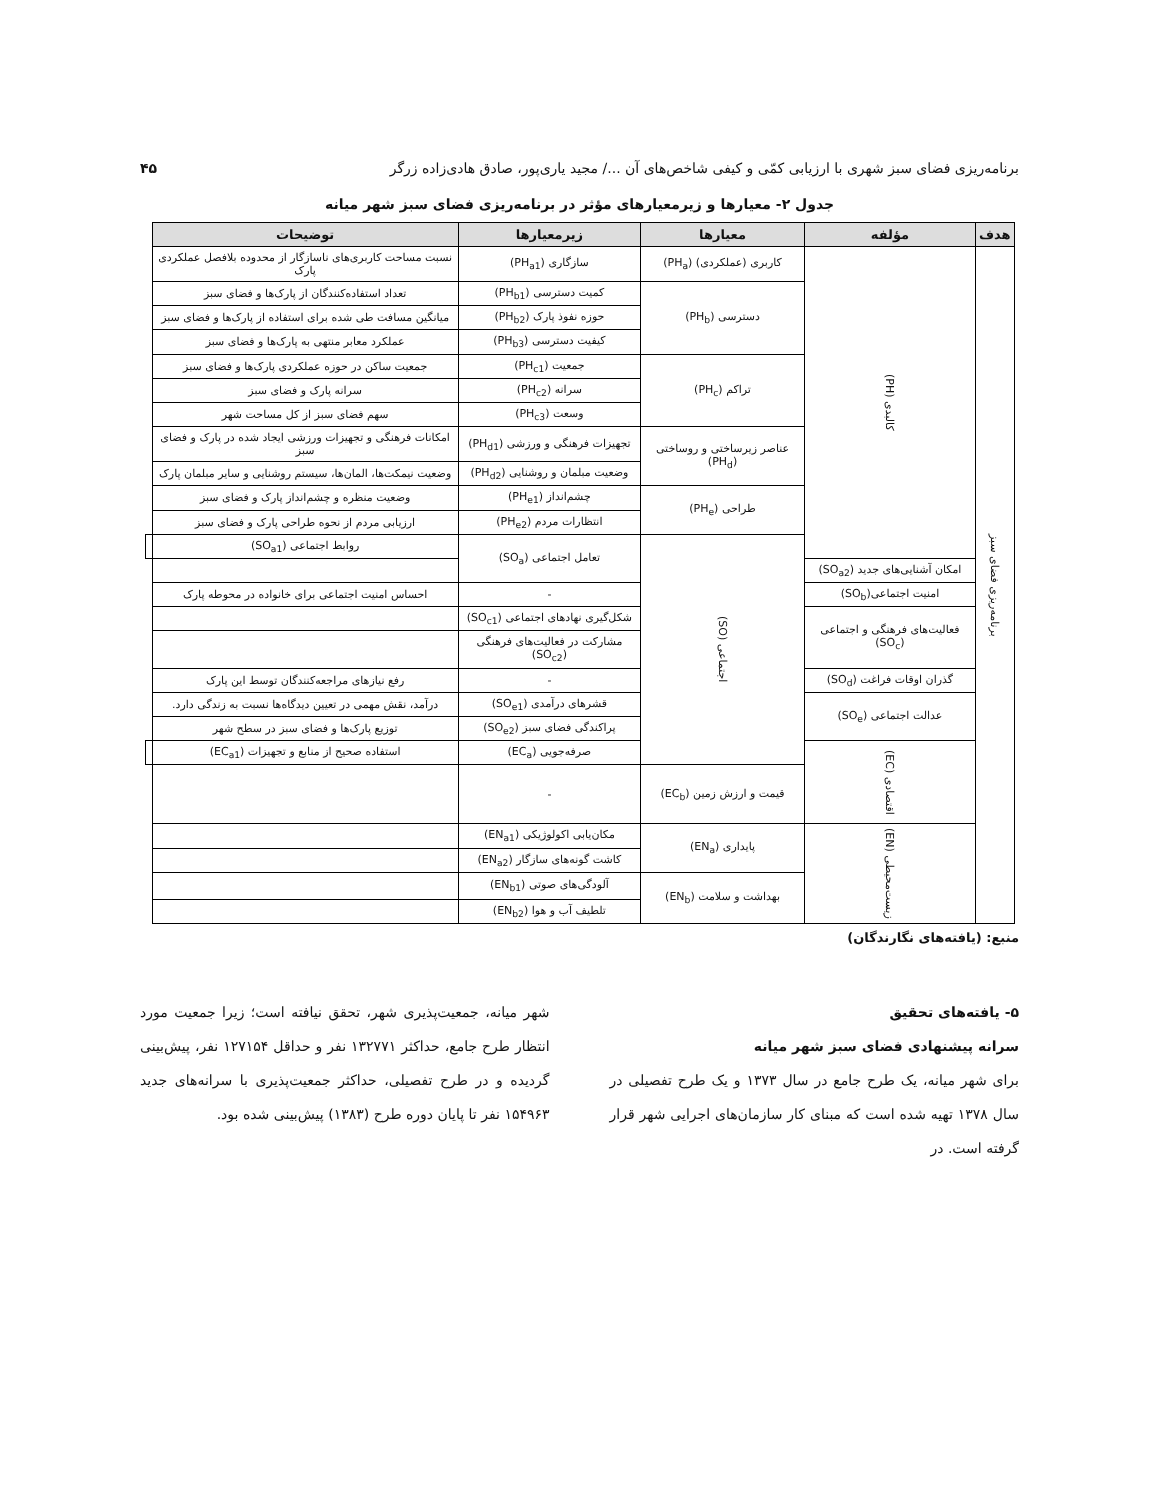برنامه‌ریزی فضای سبز شهری با ارزیابی کمّی و کیفی شاخص‌های آن .../ مجید یاری‌پور، صادق هادی‌زاده زرگر ۴۵
جدول ۲- معیارها و زیرمعیارهای مؤثر در برنامه‌ریزی فضای سبز شهر میانه
| هدف | مؤلفه | معیارها | زیرمعیارها | توضیحات | |
| --- | --- | --- | --- | --- | --- |
| برنامه‌ریزی فضای سبز | کالبدی (PH) | کاربری (عملکردی) (PH<sub>a</sub>) | سازگاری (PH<sub>a1</sub>) | نسبت مساحت کاربری‌های ناسازگار از محدوده بلافصل عملکردی پارک | |
| | | دسترسی (PH<sub>b</sub>) | کمیت دسترسی (PH<sub>b1</sub>) | تعداد استفاده‌کنندگان از پارک‌ها و فضای سبز | |
| | | | حوزه نفوذ پارک (PH<sub>b2</sub>) | میانگین مسافت طی شده برای استفاده از پارک‌ها و فضای سبز | |
| | | | کیفیت دسترسی (PH<sub>b3</sub>) | عملکرد معابر منتهی به پارک‌ها و فضای سبز | |
| | | تراکم (PH<sub>c</sub>) | جمعیت (PH<sub>c1</sub>) | جمعیت ساکن در حوزه عملکردی پارک‌ها و فضای سبز | |
| | | | سرانه (PH<sub>c2</sub>) | سرانه پارک و فضای سبز | |
| | | | وسعت (PH<sub>c3</sub>) | سهم فضای سبز از کل مساحت شهر | |
| | | عناصر زیرساختی و روساختی (PH<sub>d</sub>) | تجهیزات فرهنگی و ورزشی (PH<sub>d1</sub>) | امکانات فرهنگی و تجهیزات ورزشی ایجاد شده در پارک و فضای سبز | |
| | | | وضعیت مبلمان و روشنایی (PH<sub>d2</sub>) | وضعیت نیمکت‌ها، المان‌ها، سیستم روشنایی و سایر مبلمان پارک | |
| | | طراحی (PH<sub>e</sub>) | چشم‌انداز (PH<sub>e1</sub>) | وضعیت منظره و چشم‌انداز پارک و فضای سبز | |
| | | | انتظارات مردم (PH<sub>e2</sub>) | ارزیابی مردم از نحوه طراحی پارک و فضای سبز | |
| | | اجتماعی (SO) | تعامل اجتماعی (SO<sub>a</sub>) | روابط اجتماعی (SO<sub>a1</sub>) | |
| | امکان آشنایی‌های جدید (SO<sub>a2</sub>) | | | | |
| | امنیت اجتماعی(SO<sub>b</sub>) | | - | احساس امنیت اجتماعی برای خانواده در محوطه پارک | |
| | فعالیت‌های فرهنگی و اجتماعی (SO<sub>c</sub>) | | شکل‌گیری نهادهای اجتماعی (SO<sub>c1</sub>) | | |
| | | | مشارکت در فعالیت‌های فرهنگی (SO<sub>c2</sub>) | | |
| | گذران اوقات فراغت (SO<sub>d</sub>) | | - | رفع نیازهای مراجعه‌کنندگان توسط این پارک | |
| | عدالت اجتماعی (SO<sub>e</sub>) | | قشرهای درآمدی (SO<sub>e1</sub>) | درآمد، نقش مهمی در تعیین دیدگاه‌ها نسبت به زندگی دارد. | |
| | | | پراکندگی فضای سبز (SO<sub>e2</sub>) | توزیع پارک‌ها و فضای سبز در سطح شهر | |
| | اقتصادی (EC) | | صرفه‌جویی (EC<sub>a</sub>) | استفاده صحیح از منابع و تجهیزات (EC<sub>a1</sub>) | |
| | | قیمت و ارزش زمین (EC<sub>b</sub>) | - | | |
| | زیست‌محیطی (EN) | پایداری (EN<sub>a</sub>) | مکان‌یابی اکولوژیکی (EN<sub>a1</sub>) | | |
| | | | کاشت گونه‌های سازگار (EN<sub>a2</sub>) | | |
| | | بهداشت و سلامت (EN<sub>b</sub>) | آلودگی‌های صوتی (EN<sub>b1</sub>) | | |
| | | | تلطیف آب و هوا (EN<sub>b2</sub>) | | |
منبع: (یافته‌های نگارندگان)
۵- یافته‌های تحقیق
سرانه پیشنهادی فضای سبز شهر میانه
برای شهر میانه، یک طرح جامع در سال ۱۳۷۳ و یک طرح تفصیلی در سال ۱۳۷۸ تهیه شده است که مبنای کار سازمان‌های اجرایی شهر قرار گرفته است. در
شهر میانه، جمعیت‌پذیری شهر، تحقق نیافته است؛ زیرا جمعیت مورد انتظار طرح جامع، حداکثر ۱۳۲۷۷۱ نفر و حداقل ۱۲۷۱۵۴ نفر، پیش‌بینی گردیده و در طرح تفصیلی، حداکثر جمعیت‌پذیری با سرانه‌های جدید ۱۵۴۹۶۳ نفر تا پایان دوره طرح (۱۳۸۳) پیش‌بینی شده بود.